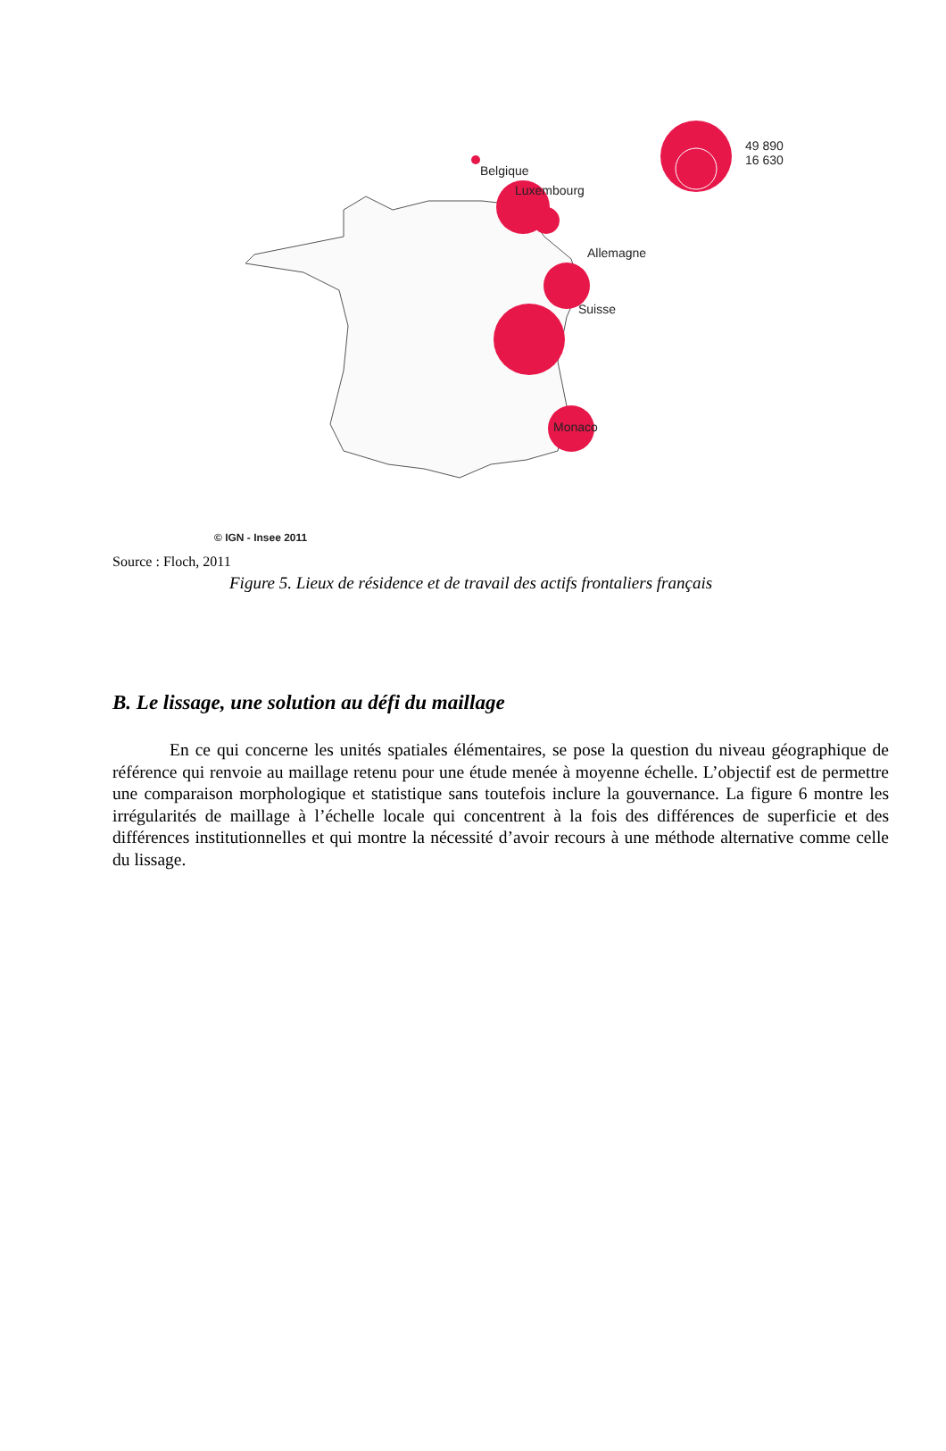Belgique
Luxembourg
Allemagne
Suisse
Monaco
49 890
16 630
© IGN - Insee 2011
Source : Floch, 2011
Figure 5. Lieux de résidence et de travail des actifs frontaliers français
B. Le lissage, une solution au défi du maillage
En ce qui concerne les unités spatiales élémentaires, se pose la question du niveau géographique de référence qui renvoie au maillage retenu pour une étude menée à moyenne échelle. L’objectif est de permettre une comparaison morphologique et statistique sans toutefois inclure la gouvernance. La figure 6 montre les irrégularités de maillage à l’échelle locale qui concentrent à la fois des différences de superficie et des différences institutionnelles et qui montre la nécessité d’avoir recours à une méthode alternative comme celle du lissage.